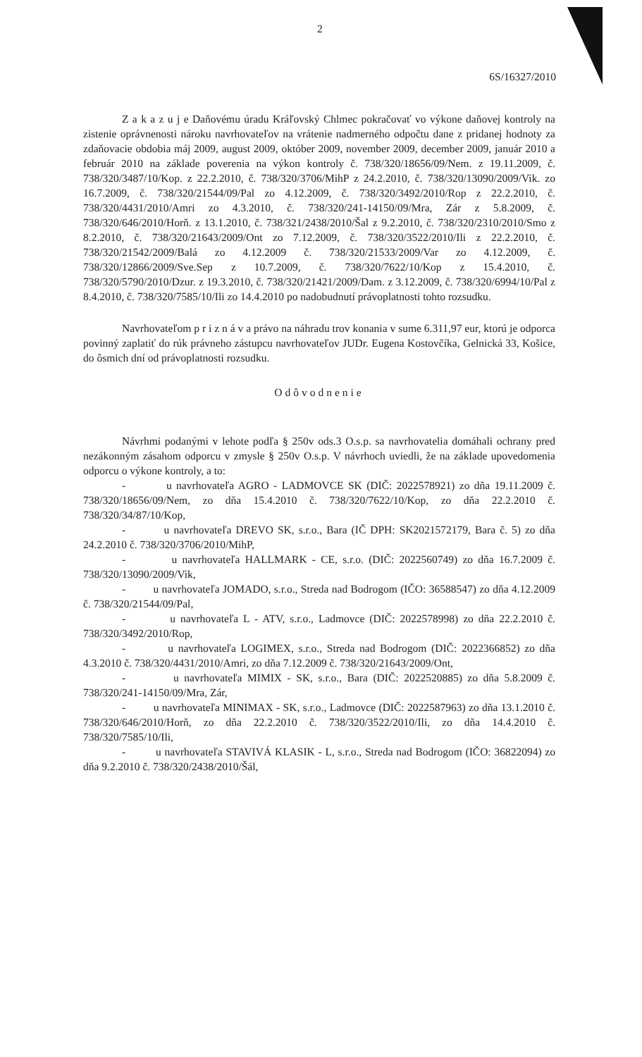2
6S/16327/2010
Z a k a z u j e Daňovému úradu Kráľovský Chlmec pokračovať vo výkone daňovej kontroly na zistenie oprávnenosti nároku navrhovateľov na vrátenie nadmerného odpočtu dane z pridanej hodnoty za zdaňovacie obdobia máj 2009, august 2009, október 2009, november 2009, december 2009, január 2010 a február 2010 na základe poverenia na výkon kontroly č. 738/320/18656/09/Nem. z 19.11.2009, č. 738/320/3487/10/Kop. z 22.2.2010, č. 738/320/3706/MihP z 24.2.2010, č. 738/320/13090/2009/Vik. zo 16.7.2009, č. 738/320/21544/09/Pal zo 4.12.2009, č. 738/320/3492/2010/Rop z 22.2.2010, č. 738/320/4431/2010/Amri zo 4.3.2010, č. 738/320/241-14150/09/Mra, Zár z 5.8.2009, č. 738/320/646/2010/Horň. z 13.1.2010, č. 738/321/2438/2010/Šal z 9.2.2010, č. 738/320/2310/2010/Smo z 8.2.2010, č. 738/320/21643/2009/Ont zo 7.12.2009, č. 738/320/3522/2010/Ili z 22.2.2010, č. 738/320/21542/2009/Balá zo 4.12.2009 č. 738/320/21533/2009/Var zo 4.12.2009, č. 738/320/12866/2009/Sve.Sep z 10.7.2009, č. 738/320/7622/10/Kop z 15.4.2010, č. 738/320/5790/2010/Dzur. z 19.3.2010, č. 738/320/21421/2009/Dam. z 3.12.2009, č. 738/320/6994/10/Pal z 8.4.2010, č. 738/320/7585/10/Ili zo 14.4.2010 po nadobudnutí právoplatnosti tohto rozsudku.
Navrhovateľom p r i z n á v a právo na náhradu trov konania v sume 6.311,97 eur, ktorú je odporca povinný zaplatiť do rúk právneho zástupcu navrhovateľov JUDr. Eugena Kostovčíka, Gelnická 33, Košice, do ôsmich dní od právoplatnosti rozsudku.
Odôvodnenie
Návrhmi podanými v lehote podľa § 250v ods.3 O.s.p. sa navrhovatelia domáhali ochrany pred nezákonným zásahom odporcu v zmysle § 250v O.s.p. V návrhoch uviedli, že na základe upovedomenia odporcu o výkone kontroly, a to:
- u navrhovateľa AGRO - LADMOVCE SK (DIČ: 2022578921) zo dňa 19.11.2009 č. 738/320/18656/09/Nem, zo dňa 15.4.2010 č. 738/320/7622/10/Kop, zo dňa 22.2.2010 č. 738/320/34/87/10/Kop,
- u navrhovateľa DREVO SK, s.r.o., Bara (IČ DPH: SK2021572179, Bara č. 5) zo dňa 24.2.2010 č. 738/320/3706/2010/MihP,
- u navrhovateľa HALLMARK - CE, s.r.o. (DIČ: 2022560749) zo dňa 16.7.2009 č. 738/320/13090/2009/Vik,
- u navrhovateľa JOMADO, s.r.o., Streda nad Bodrogom (IČO: 36588547) zo dňa 4.12.2009 č. 738/320/21544/09/Pal,
- u navrhovateľa L - ATV, s.r.o., Ladmovce (DIČ: 2022578998) zo dňa 22.2.2010 č. 738/320/3492/2010/Rop,
- u navrhovateľa LOGIMEX, s.r.o., Streda nad Bodrogom (DIČ: 2022366852) zo dňa 4.3.2010 č. 738/320/4431/2010/Amri, zo dňa 7.12.2009 č. 738/320/21643/2009/Ont,
- u navrhovateľa MIMIX - SK, s.r.o., Bara (DIČ: 2022520885) zo dňa 5.8.2009 č. 738/320/241-14150/09/Mra, Zár,
- u navrhovateľa MINIMAX - SK, s.r.o., Ladmovce (DIČ: 2022587963) zo dňa 13.1.2010 č. 738/320/646/2010/Horň, zo dňa 22.2.2010 č. 738/320/3522/2010/Ili, zo dňa 14.4.2010 č. 738/320/7585/10/Ili,
- u navrhovateľa STAVIVÁ KLASIK - L, s.r.o., Streda nad Bodrogom (IČO: 36822094) zo dňa 9.2.2010 č. 738/320/2438/2010/Šál,